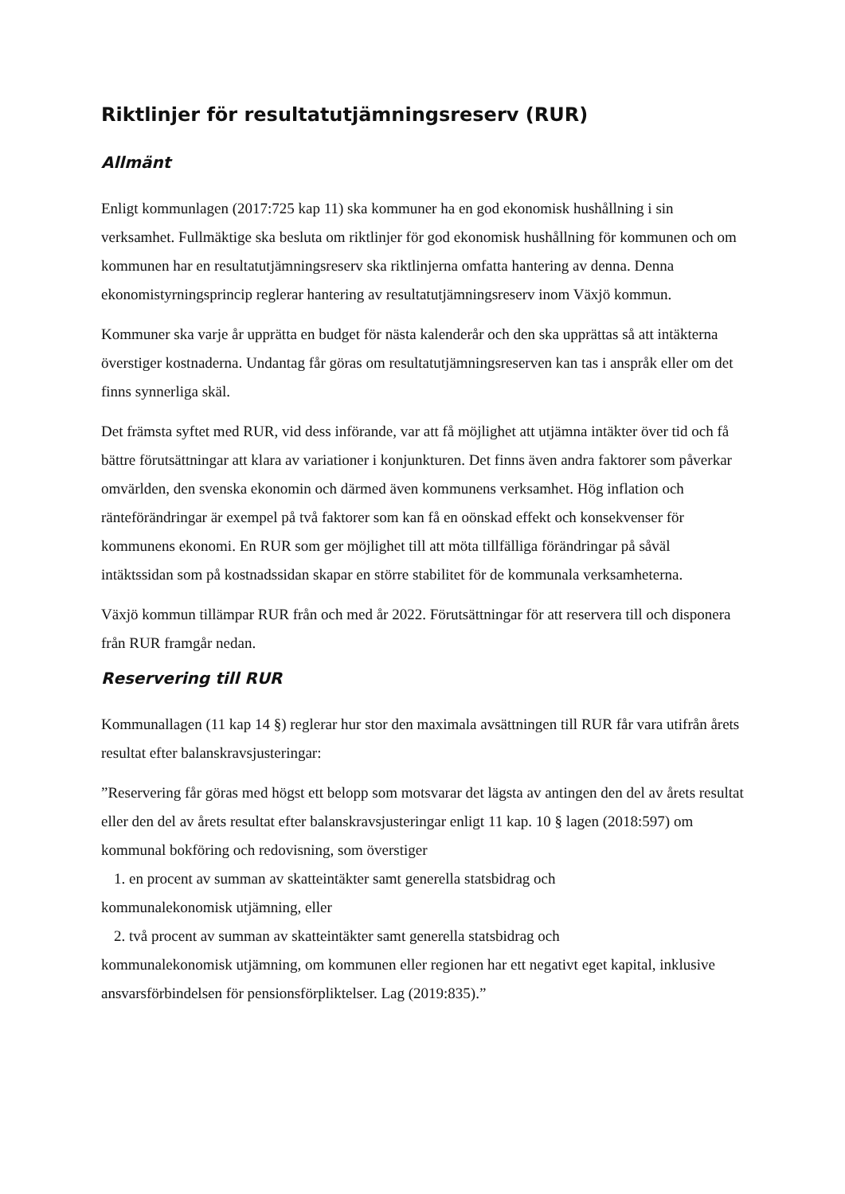Riktlinjer för resultatutjämningsreserv (RUR)
Allmänt
Enligt kommunlagen (2017:725 kap 11) ska kommuner ha en god ekonomisk hushållning i sin verksamhet. Fullmäktige ska besluta om riktlinjer för god ekonomisk hushållning för kommunen och om kommunen har en resultatutjämningsreserv ska riktlinjerna omfatta hantering av denna. Denna ekonomistyrningsprincip reglerar hantering av resultatutjämningsreserv inom Växjö kommun.
Kommuner ska varje år upprätta en budget för nästa kalenderår och den ska upprättas så att intäkterna överstiger kostnaderna. Undantag får göras om resultatutjämningsreserven kan tas i anspråk eller om det finns synnerliga skäl.
Det främsta syftet med RUR, vid dess införande, var att få möjlighet att utjämna intäkter över tid och få bättre förutsättningar att klara av variationer i konjunkturen. Det finns även andra faktorer som påverkar omvärlden, den svenska ekonomin och därmed även kommunens verksamhet. Hög inflation och ränteförändringar är exempel på två faktorer som kan få en oönskad effekt och konsekvenser för kommunens ekonomi. En RUR som ger möjlighet till att möta tillfälliga förändringar på såväl intäktssidan som på kostnadssidan skapar en större stabilitet för de kommunala verksamheterna.
Växjö kommun tillämpar RUR från och med år 2022. Förutsättningar för att reservera till och disponera från RUR framgår nedan.
Reservering till RUR
Kommunallagen (11 kap 14 §) reglerar hur stor den maximala avsättningen till RUR får vara utifrån årets resultat efter balanskravsjusteringar:
”Reservering får göras med högst ett belopp som motsvarar det lägsta av antingen den del av årets resultat eller den del av årets resultat efter balanskravsjusteringar enligt 11 kap. 10 § lagen (2018:597) om kommunal bokföring och redovisning, som överstiger
1. en procent av summan av skatteintäkter samt generella statsbidrag och
kommunalekonomisk utjämning, eller
2. två procent av summan av skatteintäkter samt generella statsbidrag och
kommunalekonomisk utjämning, om kommunen eller regionen har ett negativt eget kapital, inklusive ansvarsförbindelsen för pensionsförpliktelser. Lag (2019:835).”